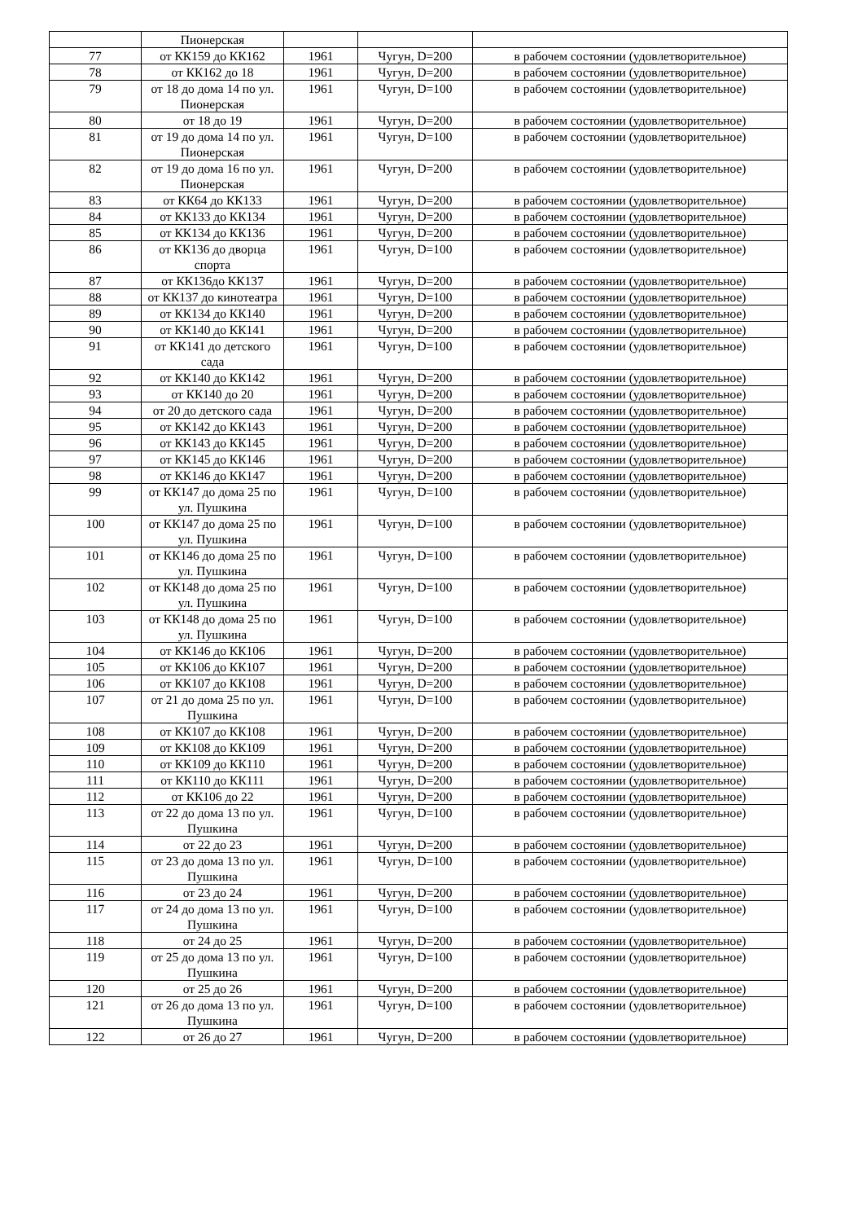| | Пионерская | | | |
| 77 | от КК159 до КК162 | 1961 | Чугун, D=200 | в рабочем состоянии (удовлетворительное) |
| 78 | от КК162 до 18 | 1961 | Чугун, D=200 | в рабочем состоянии (удовлетворительное) |
| 79 | от 18 до дома 14 по ул. Пионерская | 1961 | Чугун, D=100 | в рабочем состоянии (удовлетворительное) |
| 80 | от 18 до 19 | 1961 | Чугун, D=200 | в рабочем состоянии (удовлетворительное) |
| 81 | от 19 до дома 14 по ул. Пионерская | 1961 | Чугун, D=100 | в рабочем состоянии (удовлетворительное) |
| 82 | от 19 до дома 16 по ул. Пионерская | 1961 | Чугун, D=200 | в рабочем состоянии (удовлетворительное) |
| 83 | от КК64 до КК133 | 1961 | Чугун, D=200 | в рабочем состоянии (удовлетворительное) |
| 84 | от КК133 до КК134 | 1961 | Чугун, D=200 | в рабочем состоянии (удовлетворительное) |
| 85 | от КК134 до КК136 | 1961 | Чугун, D=200 | в рабочем состоянии (удовлетворительное) |
| 86 | от КК136 до дворца спорта | 1961 | Чугун, D=100 | в рабочем состоянии (удовлетворительное) |
| 87 | от КК136до КК137 | 1961 | Чугун, D=200 | в рабочем состоянии (удовлетворительное) |
| 88 | от КК137 до кинотеатра | 1961 | Чугун, D=100 | в рабочем состоянии (удовлетворительное) |
| 89 | от КК134 до КК140 | 1961 | Чугун, D=200 | в рабочем состоянии (удовлетворительное) |
| 90 | от КК140 до КК141 | 1961 | Чугун, D=200 | в рабочем состоянии (удовлетворительное) |
| 91 | от КК141 до детского сада | 1961 | Чугун, D=100 | в рабочем состоянии (удовлетворительное) |
| 92 | от КК140 до КК142 | 1961 | Чугун, D=200 | в рабочем состоянии (удовлетворительное) |
| 93 | от КК140 до 20 | 1961 | Чугун, D=200 | в рабочем состоянии (удовлетворительное) |
| 94 | от 20 до детского сада | 1961 | Чугун, D=200 | в рабочем состоянии (удовлетворительное) |
| 95 | от КК142 до КК143 | 1961 | Чугун, D=200 | в рабочем состоянии (удовлетворительное) |
| 96 | от КК143 до КК145 | 1961 | Чугун, D=200 | в рабочем состоянии (удовлетворительное) |
| 97 | от КК145 до КК146 | 1961 | Чугун, D=200 | в рабочем состоянии (удовлетворительное) |
| 98 | от КК146 до КК147 | 1961 | Чугун, D=200 | в рабочем состоянии (удовлетворительное) |
| 99 | от КК147 до дома 25 по ул. Пушкина | 1961 | Чугун, D=100 | в рабочем состоянии (удовлетворительное) |
| 100 | от КК147 до дома 25 по ул. Пушкина | 1961 | Чугун, D=100 | в рабочем состоянии (удовлетворительное) |
| 101 | от КК146 до дома 25 по ул. Пушкина | 1961 | Чугун, D=100 | в рабочем состоянии (удовлетворительное) |
| 102 | от КК148 до дома 25 по ул. Пушкина | 1961 | Чугун, D=100 | в рабочем состоянии (удовлетворительное) |
| 103 | от КК148 до дома 25 по ул. Пушкина | 1961 | Чугун, D=100 | в рабочем состоянии (удовлетворительное) |
| 104 | от КК146 до КК106 | 1961 | Чугун, D=200 | в рабочем состоянии (удовлетворительное) |
| 105 | от КК106 до КК107 | 1961 | Чугун, D=200 | в рабочем состоянии (удовлетворительное) |
| 106 | от КК107 до КК108 | 1961 | Чугун, D=200 | в рабочем состоянии (удовлетворительное) |
| 107 | от 21 до дома 25 по ул. Пушкина | 1961 | Чугун, D=100 | в рабочем состоянии (удовлетворительное) |
| 108 | от КК107 до КК108 | 1961 | Чугун, D=200 | в рабочем состоянии (удовлетворительное) |
| 109 | от КК108 до КК109 | 1961 | Чугун, D=200 | в рабочем состоянии (удовлетворительное) |
| 110 | от КК109 до КК110 | 1961 | Чугун, D=200 | в рабочем состоянии (удовлетворительное) |
| 111 | от КК110 до КК111 | 1961 | Чугун, D=200 | в рабочем состоянии (удовлетворительное) |
| 112 | от КК106 до 22 | 1961 | Чугун, D=200 | в рабочем состоянии (удовлетворительное) |
| 113 | от 22 до дома 13 по ул. Пушкина | 1961 | Чугун, D=100 | в рабочем состоянии (удовлетворительное) |
| 114 | от 22 до 23 | 1961 | Чугун, D=200 | в рабочем состоянии (удовлетворительное) |
| 115 | от 23 до дома 13 по ул. Пушкина | 1961 | Чугун, D=100 | в рабочем состоянии (удовлетворительное) |
| 116 | от 23 до 24 | 1961 | Чугун, D=200 | в рабочем состоянии (удовлетворительное) |
| 117 | от 24 до дома 13 по ул. Пушкина | 1961 | Чугун, D=100 | в рабочем состоянии (удовлетворительное) |
| 118 | от 24 до 25 | 1961 | Чугун, D=200 | в рабочем состоянии (удовлетворительное) |
| 119 | от 25 до дома 13 по ул. Пушкина | 1961 | Чугун, D=100 | в рабочем состоянии (удовлетворительное) |
| 120 | от 25 до 26 | 1961 | Чугун, D=200 | в рабочем состоянии (удовлетворительное) |
| 121 | от 26 до дома 13 по ул. Пушкина | 1961 | Чугун, D=100 | в рабочем состоянии (удовлетворительное) |
| 122 | от 26 до 27 | 1961 | Чугун, D=200 | в рабочем состоянии (удовлетворительное) |